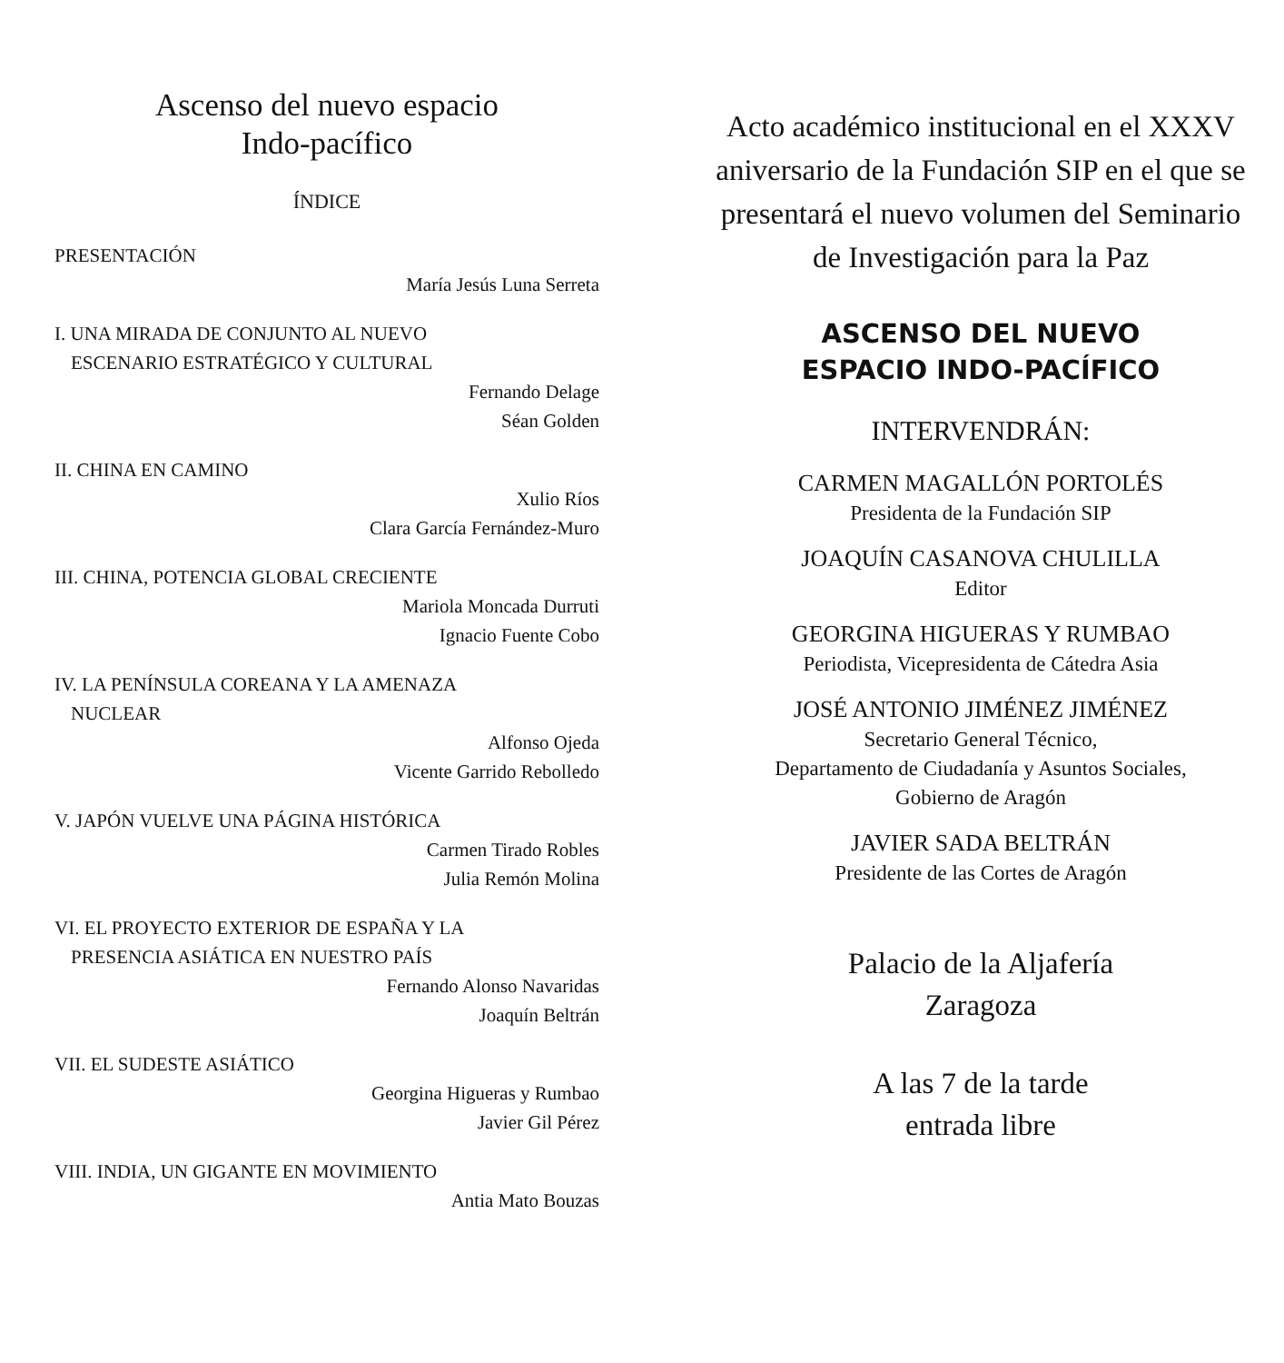Ascenso del nuevo espacio
Indo-pacífico
ÍNDICE
PRESENTACIÓN
María Jesús Luna Serreta
I. UNA MIRADA DE CONJUNTO AL NUEVO
ESCENARIO ESTRATÉGICO Y CULTURAL
Fernando Delage
Séan Golden
II. CHINA EN CAMINO
Xulio Ríos
Clara García Fernández-Muro
III. CHINA, POTENCIA GLOBAL CRECIENTE
Mariola Moncada Durruti
Ignacio Fuente Cobo
IV. LA PENÍNSULA COREANA Y LA AMENAZA
NUCLEAR
Alfonso Ojeda
Vicente Garrido Rebolledo
V. JAPÓN VUELVE UNA PÁGINA HISTÓRICA
Carmen Tirado Robles
Julia Remón Molina
VI. EL PROYECTO EXTERIOR DE ESPAÑA Y LA
PRESENCIA ASIÁTICA EN NUESTRO PAÍS
Fernando Alonso Navaridas
Joaquín Beltrán
VII. EL SUDESTE ASIÁTICO
Georgina Higueras y Rumbao
Javier Gil Pérez
VIII. INDIA, UN GIGANTE EN MOVIMIENTO
Antia Mato Bouzas
Acto académico institucional en el XXXV aniversario de la Fundación SIP en el que se presentará el nuevo volumen del Seminario de Investigación para la Paz
ASCENSO DEL NUEVO
ESPACIO INDO-PACÍFICO
INTERVENDRÁN:
CARMEN MAGALLÓN PORTOLÉS
Presidenta de la Fundación SIP
JOAQUÍN CASANOVA CHULILLA
Editor
GEORGINA HIGUERAS Y RUMBAO
Periodista, Vicepresidenta de Cátedra Asia
JOSÉ ANTONIO JIMÉNEZ JIMÉNEZ
Secretario General Técnico,
Departamento de Ciudadanía y Asuntos Sociales,
Gobierno de Aragón
JAVIER SADA BELTRÁN
Presidente de las Cortes de Aragón
Palacio de la Aljafería
Zaragoza
A las 7 de la tarde
entrada libre